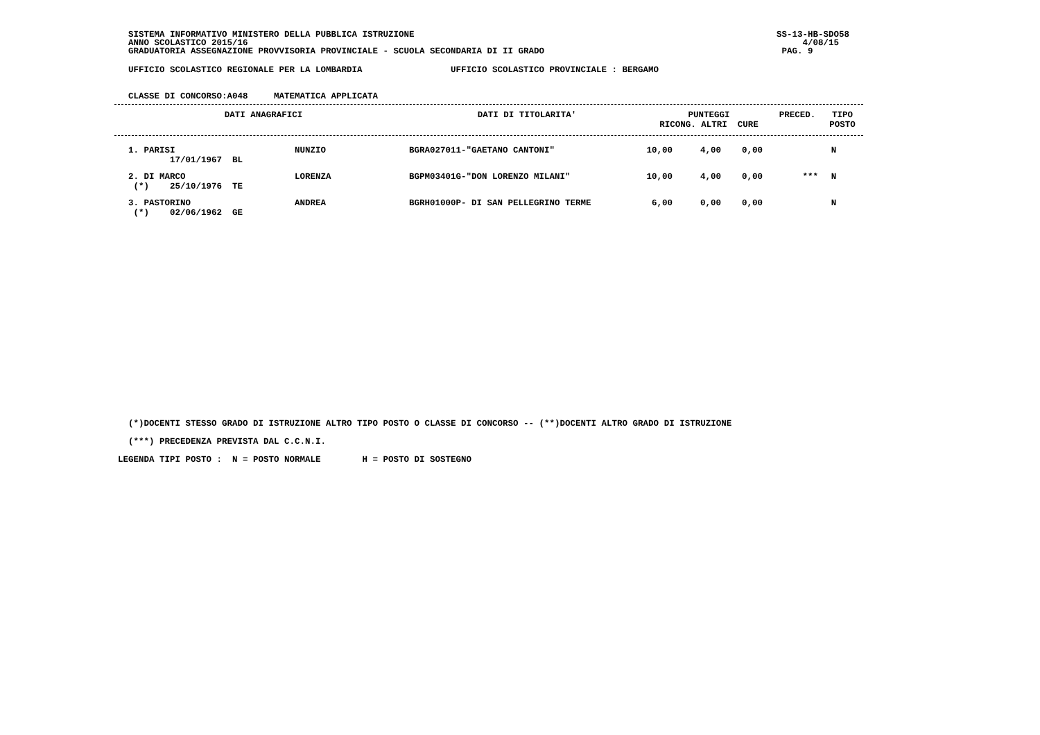SISTEMA INFORMATIVO MINISTERO DELLA PUBBLICA ISTRUZIONE SS-13-HB-SDO58
ANNO SCOLASTICO 2015/16 4/08/15
GRADUATORIA ASSEGNAZIONE PROVVISORIA PROVINCIALE - SCUOLA SECONDARIA DI II GRADO PAG. 9
UFFICIO SCOLASTICO REGIONALE PER LA LOMBARDIA UFFICIO SCOLASTICO PROVINCIALE : BERGAMO
CLASSE DI CONCORSO:A048 MATEMATICA APPLICATA
| DATI ANAGRAFICI | DATI DI TITOLARITA' | PUNTEGGI RICONG. ALTRI CURE | PRECED. | TIPO POSTO |
| --- | --- | --- | --- | --- |
| 1. PARISI 17/01/1967 BL | NUNZIO | BGRA027011-"GAETANO CANTONI" | 10,00 | 4,00 | 0,00 | | N |
| 2. DI MARCO (*) 25/10/1976 TE | LORENZA | BGPM03401G-"DON LORENZO MILANI" | 10,00 | 4,00 | 0,00 | *** | N |
| 3. PASTORINO (*) 02/06/1962 GE | ANDREA | BGRH01000P- DI SAN PELLEGRINO TERME | 6,00 | 0,00 | 0,00 | | N |
(*)DOCENTI STESSO GRADO DI ISTRUZIONE ALTRO TIPO POSTO O CLASSE DI CONCORSO -- (**)DOCENTI ALTRO GRADO DI ISTRUZIONE
(***) PRECEDENZA PREVISTA DAL C.C.N.I.
LEGENDA TIPI POSTO : N = POSTO NORMALE H = POSTO DI SOSTEGNO